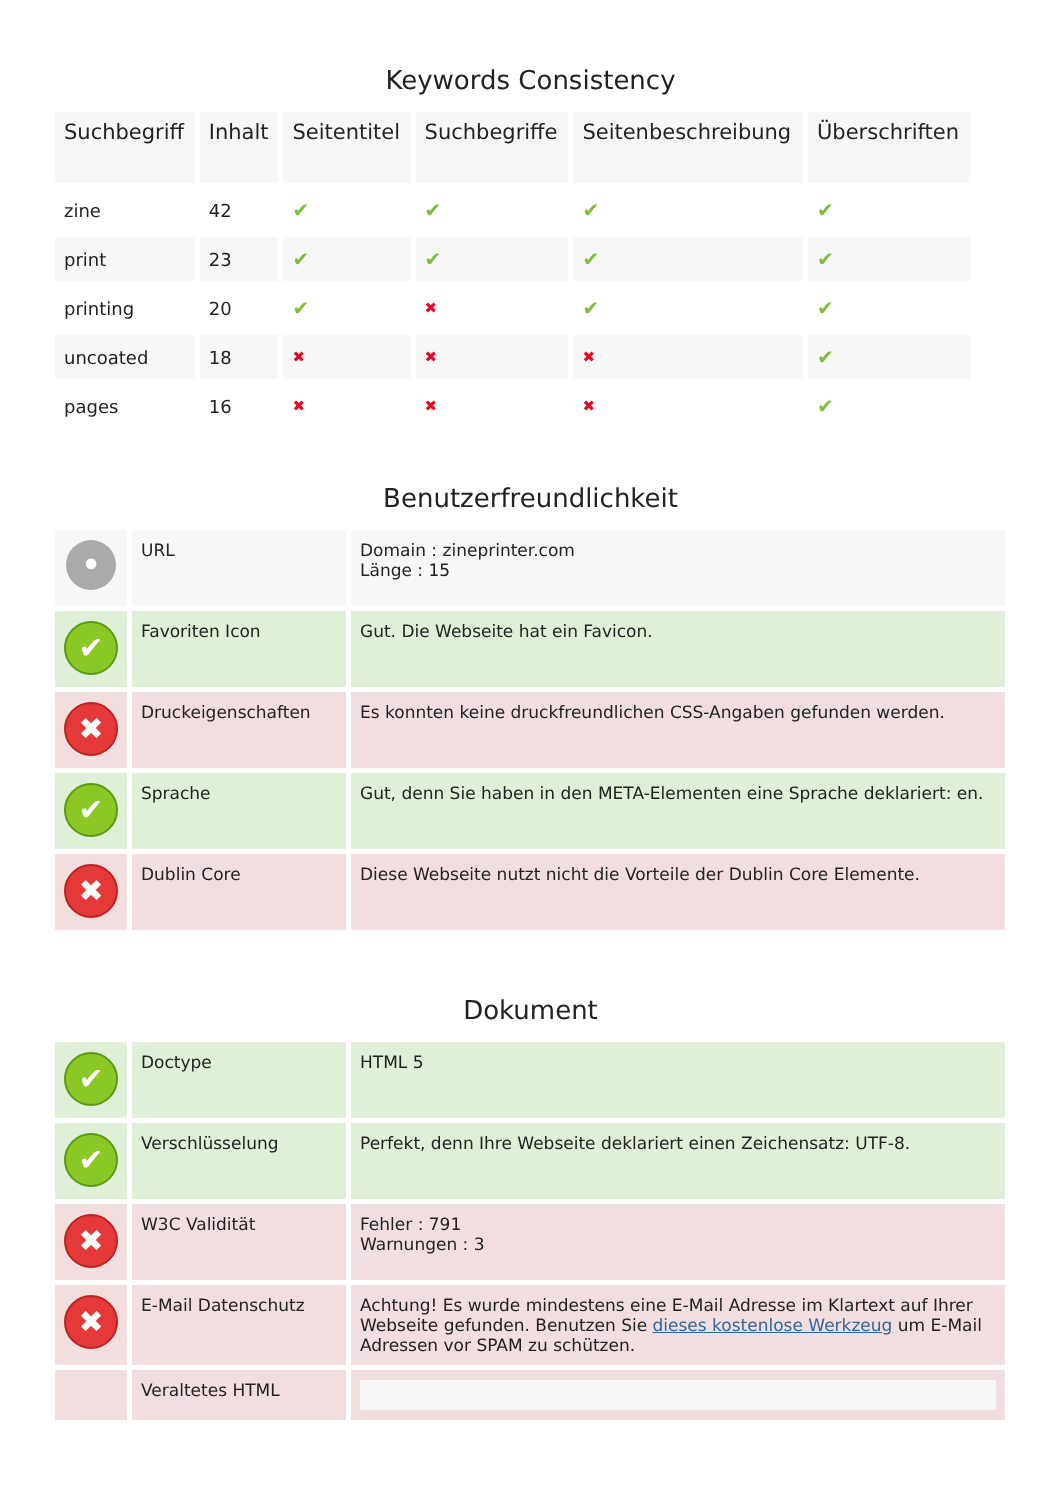Keywords Consistency
| Suchbegriff | Inhalt | Seitentitel | Suchbegriffe | Seitenbeschreibung | Überschriften |
| --- | --- | --- | --- | --- | --- |
| zine | 42 | ✔ | ✔ | ✔ | ✔ |
| print | 23 | ✔ | ✔ | ✔ | ✔ |
| printing | 20 | ✔ | ✖ | ✔ | ✔ |
| uncoated | 18 | ✖ | ✖ | ✖ | ✔ |
| pages | 16 | ✖ | ✖ | ✖ | ✔ |
Benutzerfreundlichkeit
| • | URL | Domain : zineprinter.com Länge : 15 |
| ✔ | Favoriten Icon | Gut. Die Webseite hat ein Favicon. |
| ✖ | Druckeigenschaften | Es konnten keine druckfreundlichen CSS-Angaben gefunden werden. |
| ✔ | Sprache | Gut, denn Sie haben in den META-Elementen eine Sprache deklariert: en. |
| ✖ | Dublin Core | Diese Webseite nutzt nicht die Vorteile der Dublin Core Elemente. |
Dokument
| ✔ | Doctype | HTML 5 |
| ✔ | Verschlüsselung | Perfekt, denn Ihre Webseite deklariert einen Zeichensatz: UTF-8. |
| ✖ | W3C Validität | Fehler : 791 Warnungen : 3 |
| ✖ | E-Mail Datenschutz | Achtung! Es wurde mindestens eine E-Mail Adresse im Klartext auf Ihrer Webseite gefunden. Benutzen Sie dieses kostenlose Werkzeug um E-Mail Adressen vor SPAM zu schützen. |
| | Veraltetes HTML | |